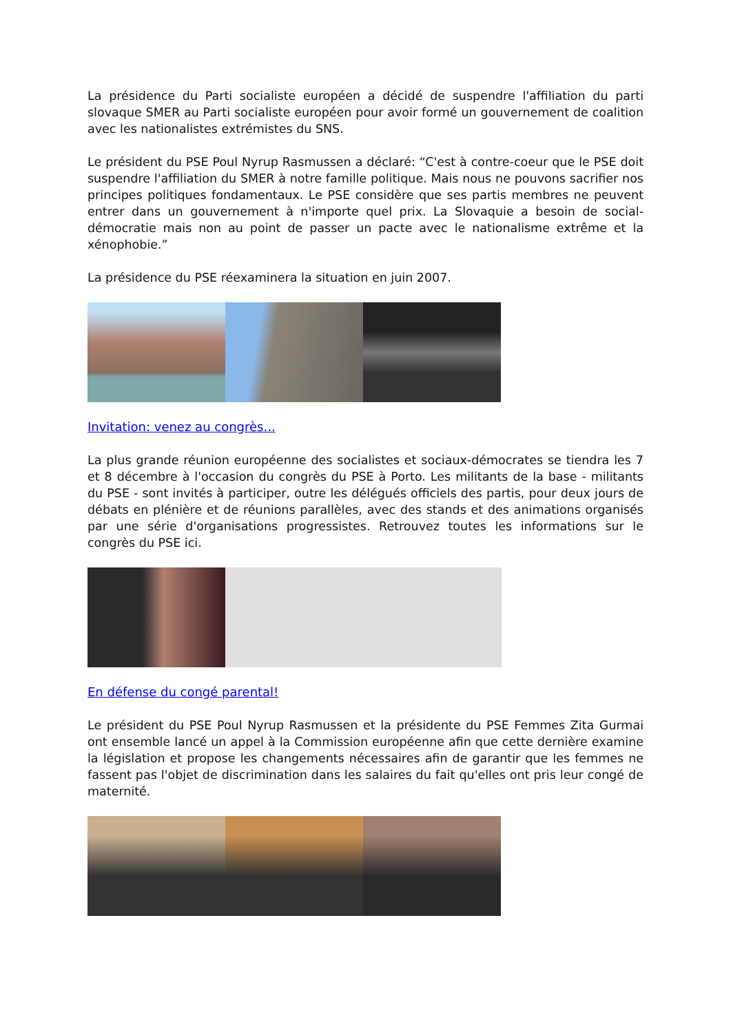La présidence du Parti socialiste européen a décidé de suspendre l'affiliation du parti slovaque SMER au Parti socialiste européen pour avoir formé un gouvernement de coalition avec les nationalistes extrémistes du SNS.
Le président du PSE Poul Nyrup Rasmussen a déclaré: “C'est à contre-coeur que le PSE doit suspendre l'affiliation du SMER à notre famille politique. Mais nous ne pouvons sacrifier nos principes politiques fondamentaux. Le PSE considère que ses partis membres ne peuvent entrer dans un gouvernement à n'importe quel prix. La Slovaquie a besoin de social-démocratie mais non au point de passer un pacte avec le nationalisme extrême et la xénophobie.”
La présidence du PSE réexaminera la situation en juin 2007.
Invitation: venez au congrès...
La plus grande réunion européenne des socialistes et sociaux-démocrates se tiendra les 7 et 8 décembre à l'occasion du congrès du PSE à Porto. Les militants de la base - militants du PSE - sont invités à participer, outre les délégués officiels des partis, pour deux jours de débats en plénière et de réunions parallèles, avec des stands et des animations organisés par une série d'organisations progressistes. Retrouvez toutes les informations sur le congrès du PSE ici.
En défense du congé parental!
Le président du PSE Poul Nyrup Rasmussen et la présidente du PSE Femmes Zita Gurmai ont ensemble lancé un appel à la Commission européenne afin que cette dernière examine la législation et propose les changements nécessaires afin de garantir que les femmes ne fassent pas l'objet de discrimination dans les salaires du fait qu'elles ont pris leur congé de maternité.